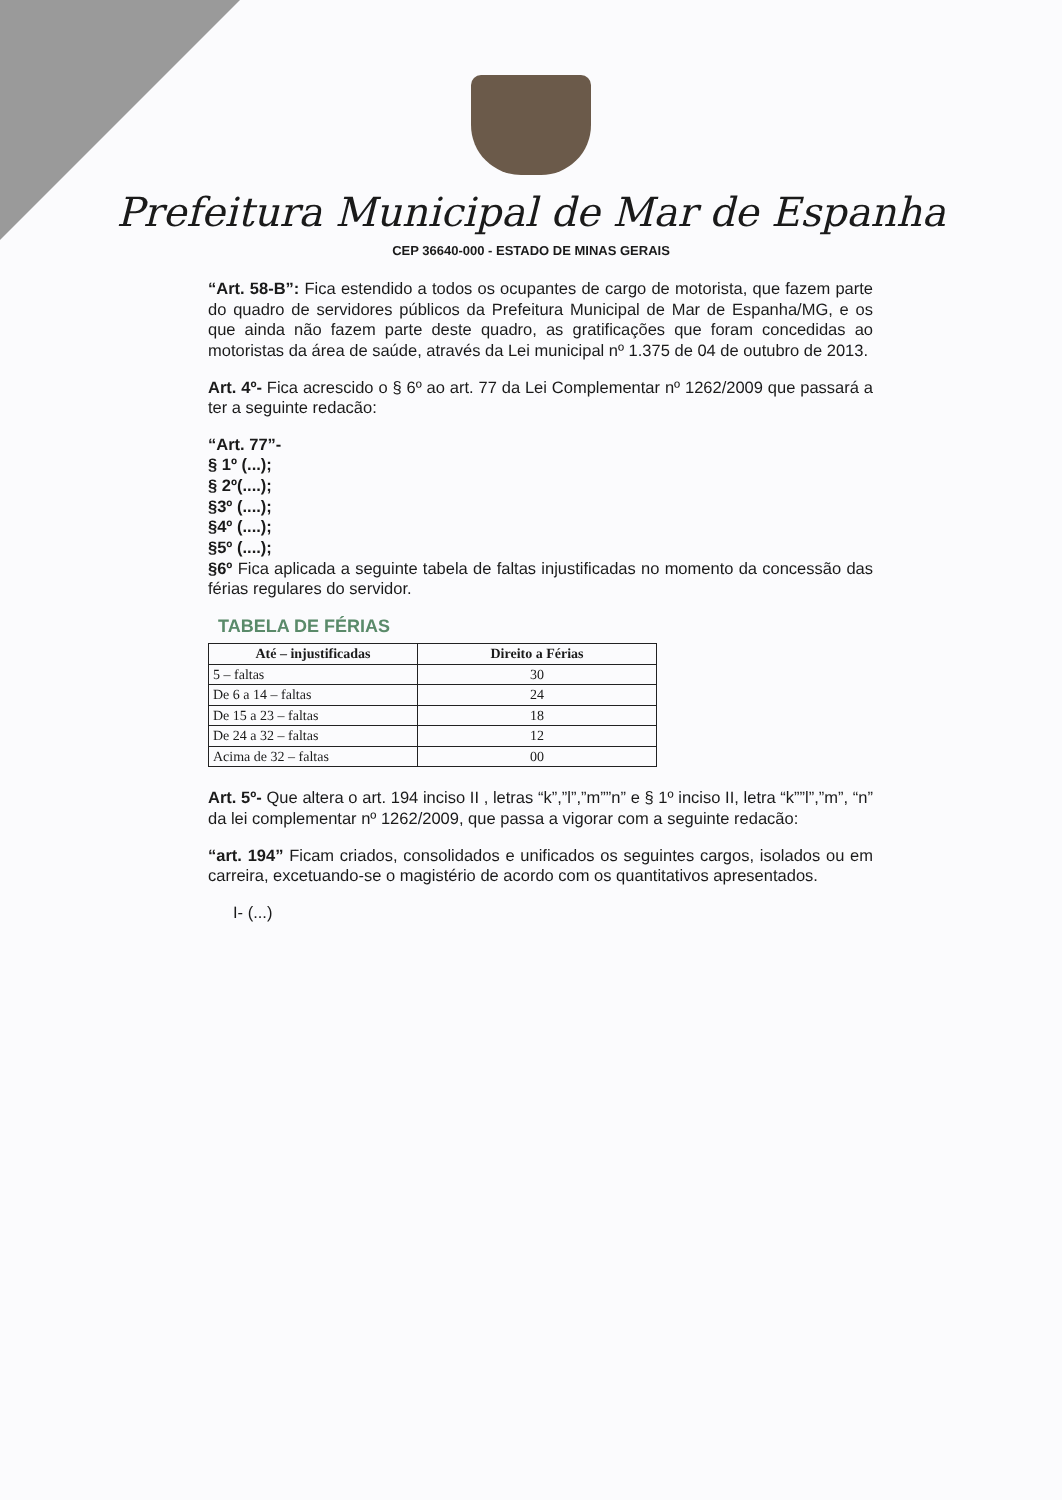Prefeitura Municipal de Mar de Espanha
CEP 36640-000 - ESTADO DE MINAS GERAIS
“Art. 58-B”: Fica estendido a todos os ocupantes de cargo de motorista, que fazem parte do quadro de servidores públicos da Prefeitura Municipal de Mar de Espanha/MG, e os que ainda não fazem parte deste quadro, as gratificações que foram concedidas ao motoristas da área de saúde, através da Lei municipal nº 1.375 de 04 de outubro de 2013.
Art. 4º- Fica acrescido o § 6º ao art. 77 da Lei Complementar nº 1262/2009 que passará a ter a seguinte redacão:
“Art. 77”-
§ 1º (...);
§ 2º(....);
§3º (....);
§4º (....);
§5º (....);
§6º Fica aplicada a seguinte tabela de faltas injustificadas no momento da concessão das férias regulares do servidor.
TABELA DE FÉRIAS
| Até – injustificadas | Direito a Férias |
| --- | --- |
| 5 – faltas | 30 |
| De 6 a 14 – faltas | 24 |
| De 15 a 23 – faltas | 18 |
| De 24 a 32 – faltas | 12 |
| Acima de 32 – faltas | 00 |
Art. 5º- Que altera o art. 194 inciso II , letras “k”,”l”,”m””n” e § 1º inciso II, letra “k””l”,”m”, “n” da lei complementar nº 1262/2009, que passa a vigorar com a seguinte redacão:
“art. 194” Ficam criados, consolidados e unificados os seguintes cargos, isolados ou em carreira, excetuando-se o magistério de acordo com os quantitativos apresentados.
I- (...)